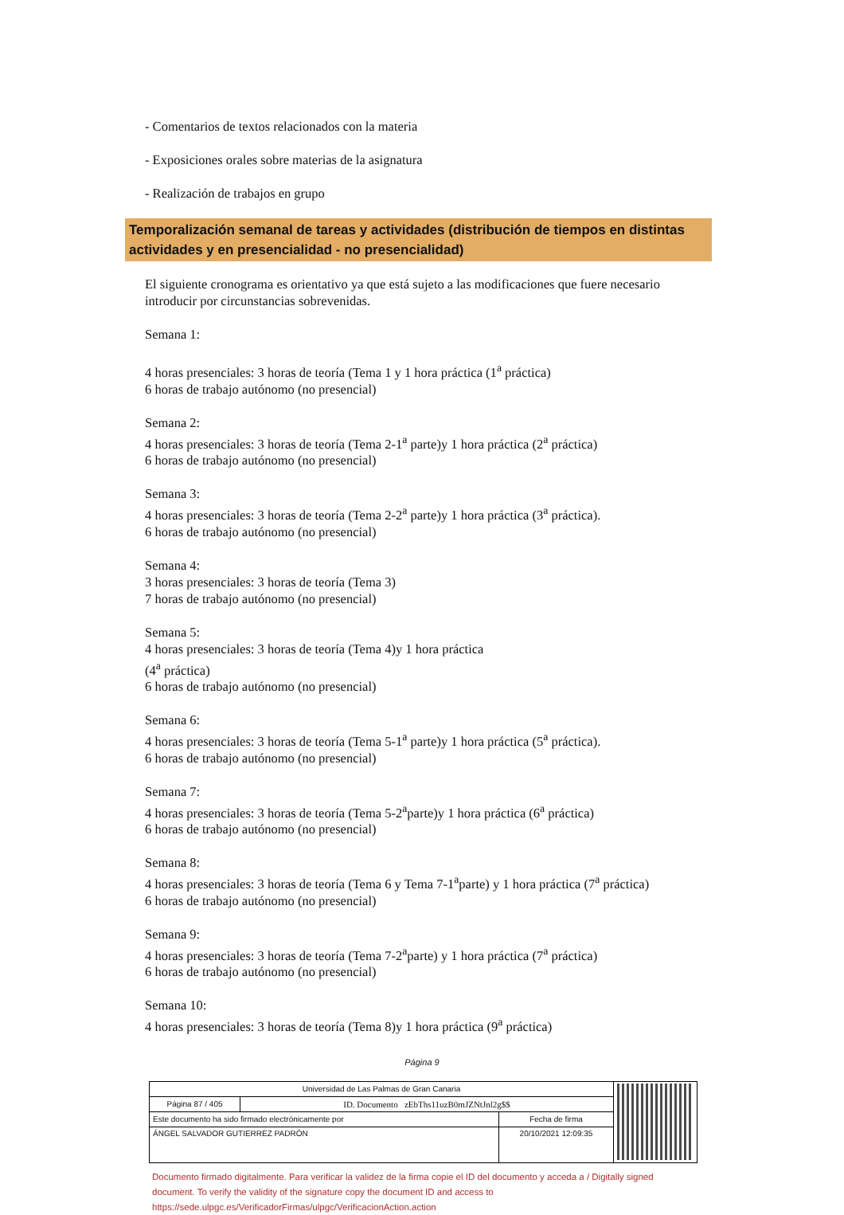- Comentarios de textos relacionados con la materia
- Exposiciones orales sobre materias de la asignatura
- Realización de trabajos en grupo
Temporalización semanal de tareas y actividades (distribución de tiempos en distintas actividades y en presencialidad - no presencialidad)
El siguiente cronograma es orientativo ya que está sujeto a las modificaciones que fuere necesario introducir por circunstancias sobrevenidas.
Semana 1:
4 horas presenciales: 3 horas de teoría (Tema 1 y 1 hora práctica (1<sup>a</sup> práctica)
6 horas de trabajo autónomo (no presencial)
Semana 2:
4 horas presenciales: 3 horas de teoría (Tema 2-1<sup>a</sup> parte)y 1 hora práctica (2<sup>a</sup> práctica)
6 horas de trabajo autónomo (no presencial)
Semana 3:
4 horas presenciales: 3 horas de teoría (Tema 2-2<sup>a</sup> parte)y 1 hora práctica (3<sup>a</sup> práctica).
6 horas de trabajo autónomo (no presencial)
Semana 4:
3 horas presenciales: 3 horas de teoría (Tema 3)
7 horas de trabajo autónomo (no presencial)
Semana 5:
4 horas presenciales: 3 horas de teoría (Tema 4)y 1 hora práctica
(4<sup>a</sup> práctica)
6 horas de trabajo autónomo (no presencial)
Semana 6:
4 horas presenciales: 3 horas de teoría (Tema 5-1<sup>a</sup> parte)y 1 hora práctica (5<sup>a</sup> práctica).
6 horas de trabajo autónomo (no presencial)
Semana 7:
4 horas presenciales: 3 horas de teoría (Tema 5-2<sup>a</sup>parte)y 1 hora práctica (6<sup>a</sup> práctica)
6 horas de trabajo autónomo (no presencial)
Semana 8:
4 horas presenciales: 3 horas de teoría (Tema 6 y Tema 7-1<sup>a</sup>parte) y 1 hora práctica (7<sup>a</sup> práctica)
6 horas de trabajo autónomo (no presencial)
Semana 9:
4 horas presenciales: 3 horas de teoría (Tema 7-2<sup>a</sup>parte) y 1 hora práctica (7<sup>a</sup> práctica)
6 horas de trabajo autónomo (no presencial)
Semana 10:
4 horas presenciales: 3 horas de teoría (Tema 8)y 1 hora práctica (9<sup>a</sup> práctica)
Página 9
| Universidad de Las Palmas de Gran Canaria | | | |
| Página 87 / 405 | ID. Documento zEbThs11uzB0mJZNtJnl2g$$ | | |
| Este documento ha sido firmado electrónicamente por | | Fecha de firma | |
| ÁNGEL SALVADOR GUTIERREZ PADRÓN | | 20/10/2021 12:09:35 | |
Documento firmado digitalmente. Para verificar la validez de la firma copie el ID del documento y acceda a / Digitally signed document. To verify the validity of the signature copy the document ID and access to https://sede.ulpgc.es/VerificadorFirmas/ulpgc/VerificacionAction.action